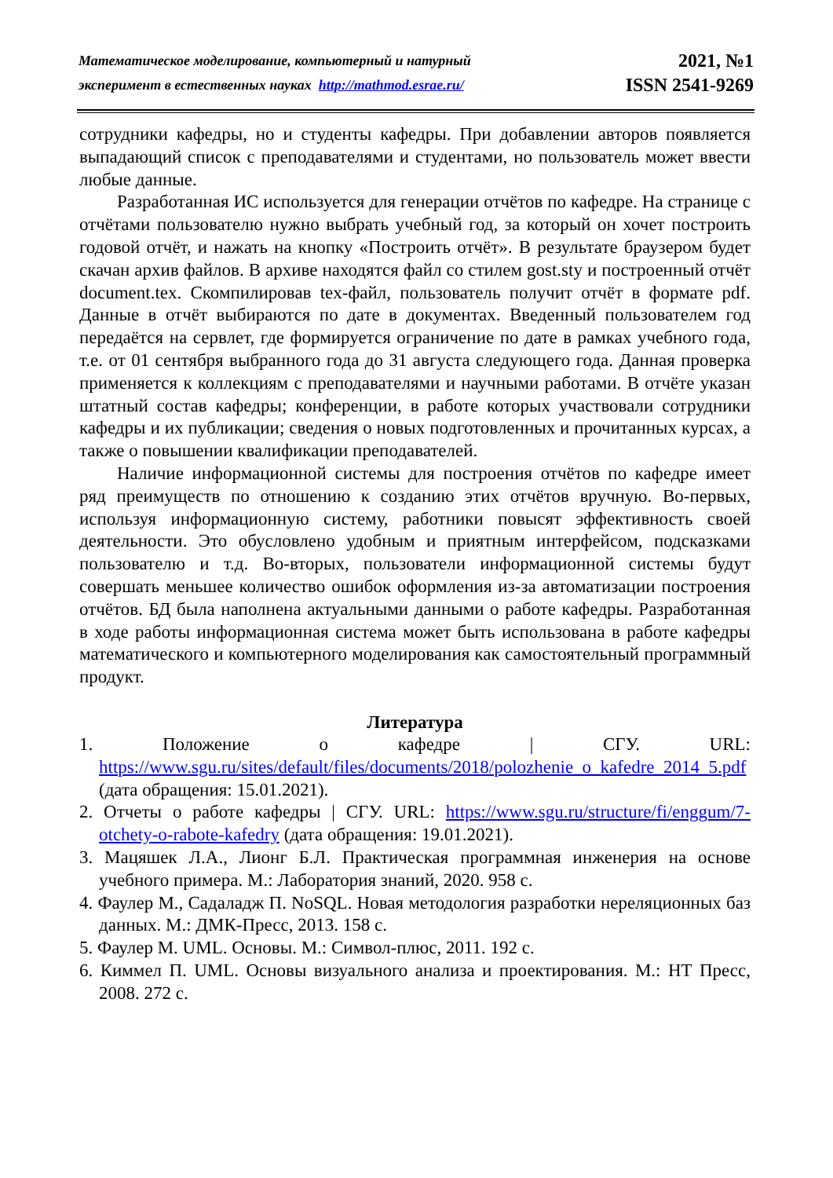Математическое моделирование, компьютерный и натурный
эксперимент в естественных науках http://mathmod.esrae.ru/
2021, №1
ISSN 2541-9269
сотрудники кафедры, но и студенты кафедры. При добавлении авторов появляется выпадающий список с преподавателями и студентами, но пользователь может ввести любые данные.
Разработанная ИС используется для генерации отчётов по кафедре. На странице с отчётами пользователю нужно выбрать учебный год, за который он хочет построить годовой отчёт, и нажать на кнопку «Построить отчёт». В результате браузером будет скачан архив файлов. В архиве находятся файл со стилем gost.sty и построенный отчёт document.tex. Скомпилировав tex-файл, пользователь получит отчёт в формате pdf. Данные в отчёт выбираются по дате в документах. Введенный пользователем год передаётся на сервлет, где формируется ограничение по дате в рамках учебного года, т.е. от 01 сентября выбранного года до 31 августа следующего года. Данная проверка применяется к коллекциям с преподавателями и научными работами. В отчёте указан штатный состав кафедры; конференции, в работе которых участвовали сотрудники кафедры и их публикации; сведения о новых подготовленных и прочитанных курсах, а также о повышении квалификации преподавателей.
Наличие информационной системы для построения отчётов по кафедре имеет ряд преимуществ по отношению к созданию этих отчётов вручную. Во-первых, используя информационную систему, работники повысят эффективность своей деятельности. Это обусловлено удобным и приятным интерфейсом, подсказками пользователю и т.д. Во-вторых, пользователи информационной системы будут совершать меньшее количество ошибок оформления из-за автоматизации построения отчётов. БД была наполнена актуальными данными о работе кафедры. Разработанная в ходе работы информационная система может быть использована в работе кафедры математического и компьютерного моделирования как самостоятельный программный продукт.
Литература
1. Положение о кафедре | СГУ. URL: https://www.sgu.ru/sites/default/files/documents/2018/polozhenie_o_kafedre_2014_5.pdf (дата обращения: 15.01.2021).
2. Отчеты о работе кафедры | СГУ. URL: https://www.sgu.ru/structure/fi/enggum/7-otchety-o-rabote-kafedry (дата обращения: 19.01.2021).
3. Мацяшек Л.А., Лионг Б.Л. Практическая программная инженерия на основе учебного примера. М.: Лаборатория знаний, 2020. 958 с.
4. Фаулер М., Садаладж П. NoSQL. Новая методология разработки нереляционных баз данных. М.: ДМК-Пресс, 2013. 158 с.
5. Фаулер М. UML. Основы. М.: Символ-плюс, 2011. 192 с.
6. Киммел П. UML. Основы визуального анализа и проектирования. М.: НТ Пресс, 2008. 272 с.